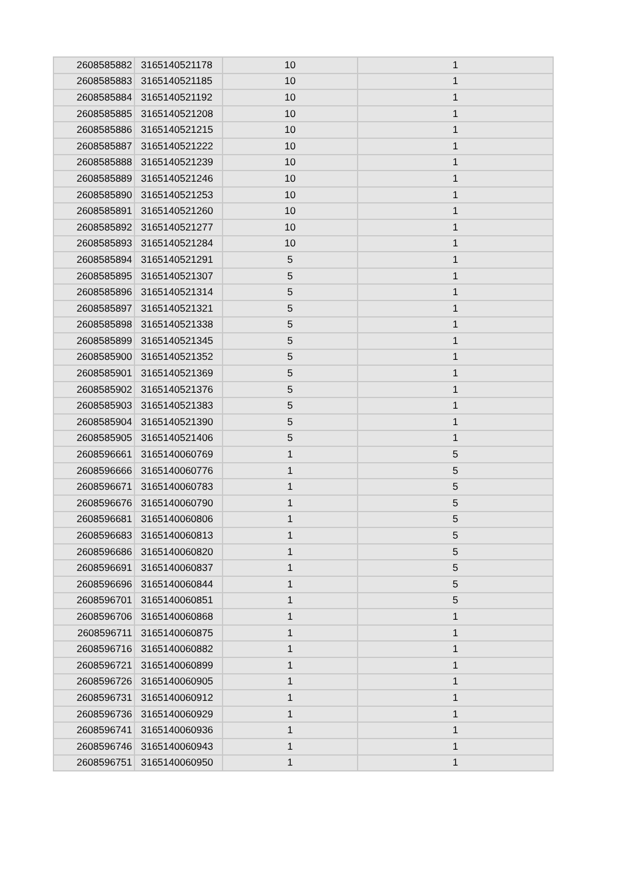| 2608585882 | 3165140521178 | 10 | 1 |
| 2608585883 | 3165140521185 | 10 | 1 |
| 2608585884 | 3165140521192 | 10 | 1 |
| 2608585885 | 3165140521208 | 10 | 1 |
| 2608585886 | 3165140521215 | 10 | 1 |
| 2608585887 | 3165140521222 | 10 | 1 |
| 2608585888 | 3165140521239 | 10 | 1 |
| 2608585889 | 3165140521246 | 10 | 1 |
| 2608585890 | 3165140521253 | 10 | 1 |
| 2608585891 | 3165140521260 | 10 | 1 |
| 2608585892 | 3165140521277 | 10 | 1 |
| 2608585893 | 3165140521284 | 10 | 1 |
| 2608585894 | 3165140521291 | 5 | 1 |
| 2608585895 | 3165140521307 | 5 | 1 |
| 2608585896 | 3165140521314 | 5 | 1 |
| 2608585897 | 3165140521321 | 5 | 1 |
| 2608585898 | 3165140521338 | 5 | 1 |
| 2608585899 | 3165140521345 | 5 | 1 |
| 2608585900 | 3165140521352 | 5 | 1 |
| 2608585901 | 3165140521369 | 5 | 1 |
| 2608585902 | 3165140521376 | 5 | 1 |
| 2608585903 | 3165140521383 | 5 | 1 |
| 2608585904 | 3165140521390 | 5 | 1 |
| 2608585905 | 3165140521406 | 5 | 1 |
| 2608596661 | 3165140060769 | 1 | 5 |
| 2608596666 | 3165140060776 | 1 | 5 |
| 2608596671 | 3165140060783 | 1 | 5 |
| 2608596676 | 3165140060790 | 1 | 5 |
| 2608596681 | 3165140060806 | 1 | 5 |
| 2608596683 | 3165140060813 | 1 | 5 |
| 2608596686 | 3165140060820 | 1 | 5 |
| 2608596691 | 3165140060837 | 1 | 5 |
| 2608596696 | 3165140060844 | 1 | 5 |
| 2608596701 | 3165140060851 | 1 | 5 |
| 2608596706 | 3165140060868 | 1 | 1 |
| 2608596711 | 3165140060875 | 1 | 1 |
| 2608596716 | 3165140060882 | 1 | 1 |
| 2608596721 | 3165140060899 | 1 | 1 |
| 2608596726 | 3165140060905 | 1 | 1 |
| 2608596731 | 3165140060912 | 1 | 1 |
| 2608596736 | 3165140060929 | 1 | 1 |
| 2608596741 | 3165140060936 | 1 | 1 |
| 2608596746 | 3165140060943 | 1 | 1 |
| 2608596751 | 3165140060950 | 1 | 1 |